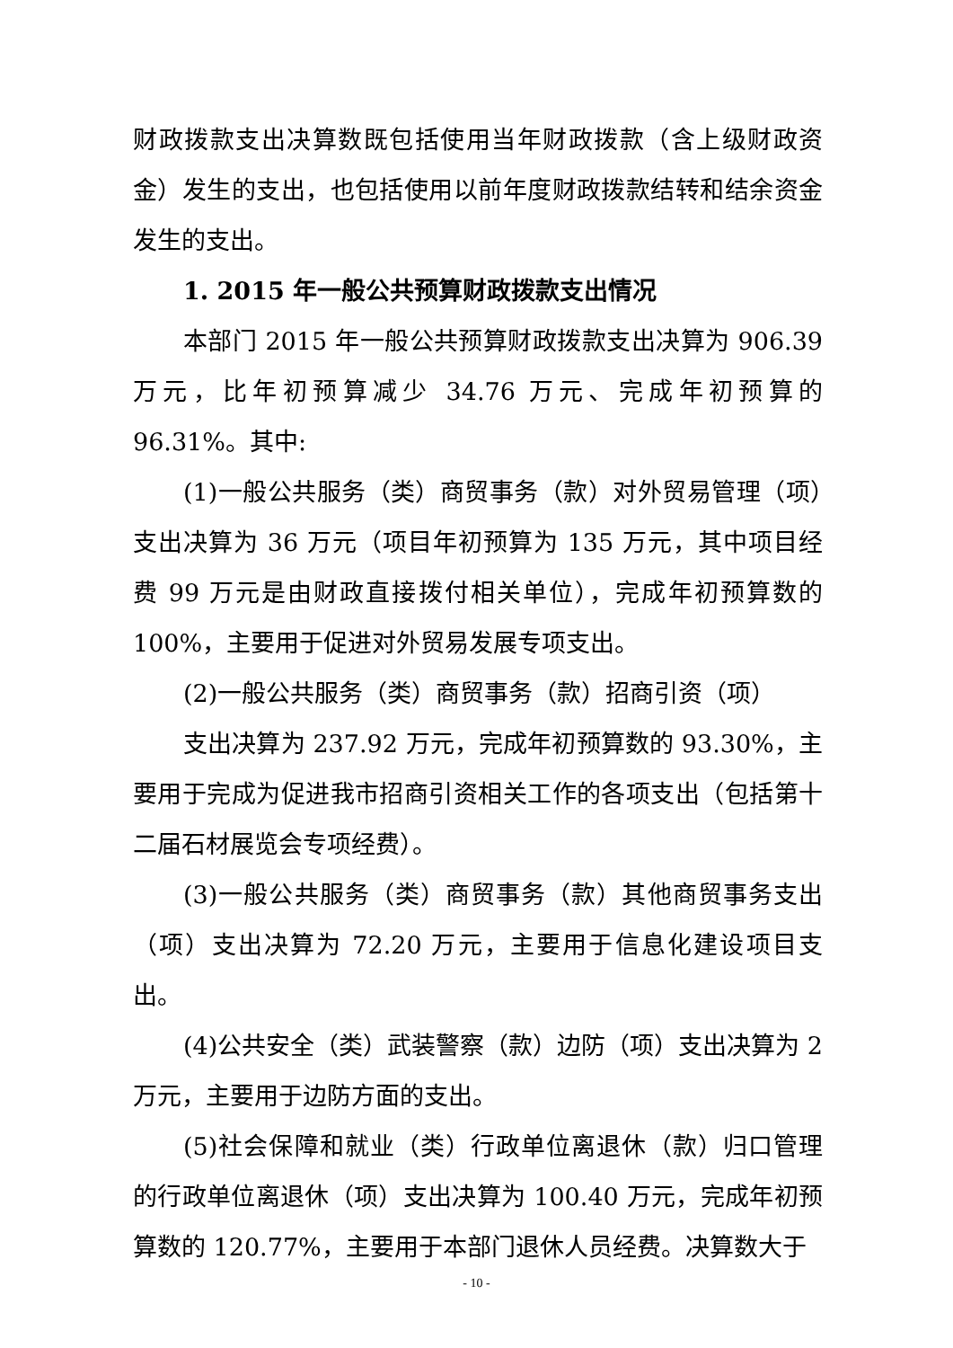财政拨款支出决算数既包括使用当年财政拨款（含上级财政资金）发生的支出，也包括使用以前年度财政拨款结转和结余资金发生的支出。
1. 2015 年一般公共预算财政拨款支出情况
本部门 2015 年一般公共预算财政拨款支出决算为 906.39 万元，比年初预算减少 34.76 万元、完成年初预算的 96.31%。其中:
(1)一般公共服务（类）商贸事务（款）对外贸易管理（项）支出决算为 36 万元（项目年初预算为 135 万元，其中项目经费 99 万元是由财政直接拨付相关单位），完成年初预算数的 100%，主要用于促进对外贸易发展专项支出。
(2)一般公共服务（类）商贸事务（款）招商引资（项）
支出决算为 237.92 万元，完成年初预算数的 93.30%，主要用于完成为促进我市招商引资相关工作的各项支出（包括第十二届石材展览会专项经费）。
(3)一般公共服务（类）商贸事务（款）其他商贸事务支出（项）支出决算为 72.20 万元，主要用于信息化建设项目支出。
(4)公共安全（类）武装警察（款）边防（项）支出决算为 2 万元，主要用于边防方面的支出。
(5)社会保障和就业（类）行政单位离退休（款）归口管理的行政单位离退休（项）支出决算为 100.40 万元，完成年初预算数的 120.77%，主要用于本部门退休人员经费。决算数大于
- 10 -